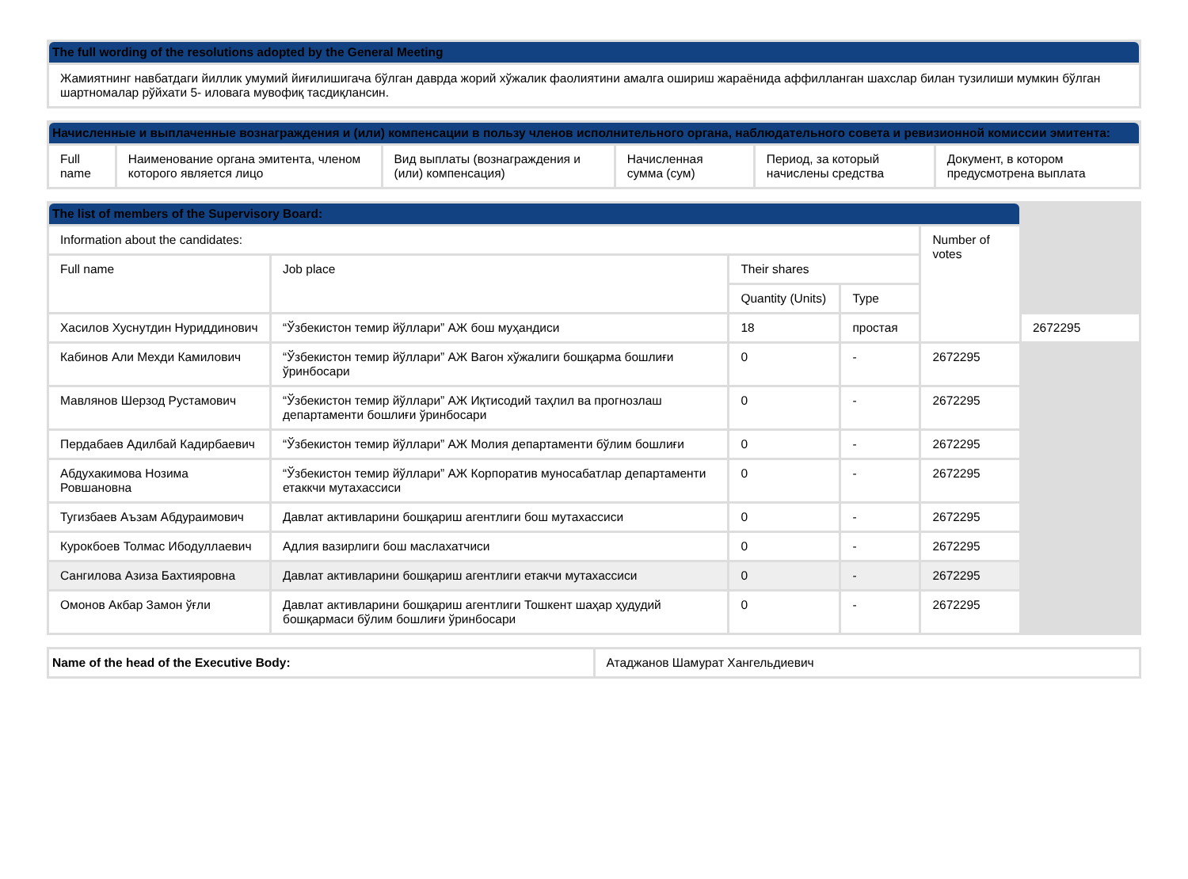| The full wording of the resolutions adopted by the General Meeting |
| --- |
| Жамиятнинг навбатдаги йиллик умумий йиғилишигача бўлган даврда жорий хўжалик фаолиятини амалга ошириш жараёнида аффилланган шахслар билан тузилиши мумкин бўлган шартномалар рўйхати 5- иловага мувофиқ тасдиқлансин. |
| Начисленные и выплаченные вознаграждения и (или) компенсации в пользу членов исполнительного органа, наблюдательного совета и ревизионной комиссии эмитента: | | | | | |
| --- | --- | --- | --- | --- | --- |
| Full name | Наименование органа эмитента, членом которого является лицо | Вид выплаты (вознаграждения и (или) компенсация) | Начисленная сумма (сум) | Период, за который начислены средства | Документ, в котором предусмотрена выплата |
| The list of members of the Supervisory Board: | | | | | |
| --- | --- | --- | --- | --- | --- |
| Information about the candidates: | | | | Number of votes | |
| Full name | Job place | Their shares | | | |
| | | Quantity (Units) | Type | | |
| Хасилов Хуснутдин Нуриддинович | “Ўзбекистон темир йўллари” АЖ бош муҳандиси | 18 | простая | | 2672295 |
| Кабинов Али Мехди Камилович | “Ўзбекистон темир йўллари” АЖ Вагон хўжалиги бошқарма бошлиғи ўринбосари | 0 | - | 2672295 | |
| Мавлянов Шерзод Рустамович | “Ўзбекистон темир йўллари” АЖ Иқтисодий таҳлил ва прогнозлаш департаменти бошлиғи ўринбосари | 0 | - | 2672295 | |
| Пердабаев Адилбай Кадирбаевич | “Ўзбекистон темир йўллари” АЖ Молия департаменти бўлим бошлиғи | 0 | - | 2672295 | |
| Абдухакимова Нозима Ровшановна | “Ўзбекистон темир йўллари” АЖ Корпоратив муносабатлар департаменти етаккчи мутахассиси | 0 | - | 2672295 | |
| Тугизбаев Аъзам Абдураимович | Давлат активларини бошқариш агентлиги бош мутахассиси | 0 | - | 2672295 | |
| Курокбоев Толмас Ибодуллаевич | Адлия вазирлиги бош маслахатчиси | 0 | - | 2672295 | |
| Сангилова Азиза Бахтияровна | Давлат активларини бошқариш агентлиги етакчи мутахассиси | 0 | - | 2672295 | |
| Омонов Акбар Замон ўғли | Давлат активларини бошқариш агентлиги Тошкент шаҳар ҳудудий бошқармаси бўлим бошлиғи ўринбосари | 0 | - | 2672295 | |
| Name of the head of the Executive Body: | Атаджанов Шамурат Хангельдиевич |